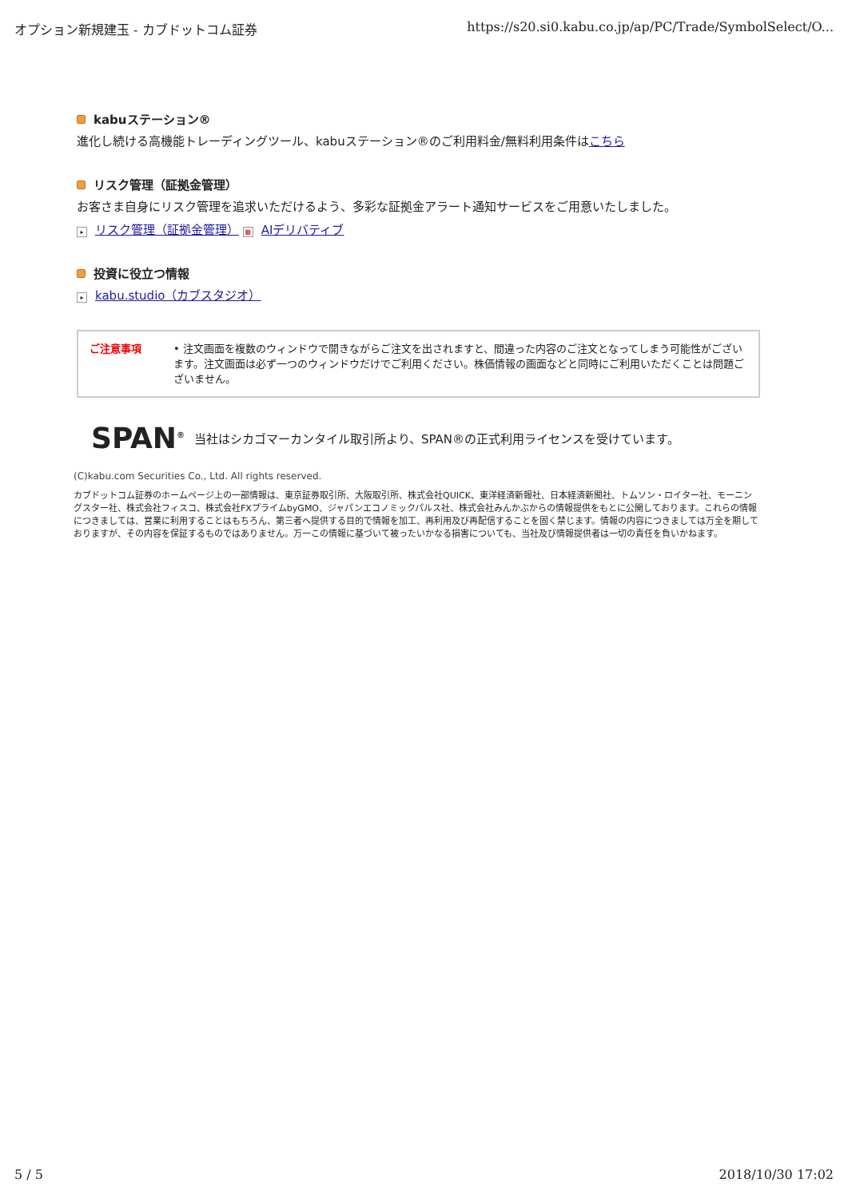オプション新規建玉 - カブドットコム証券 https://s20.si0.kabu.co.jp/ap/PC/Trade/SymbolSelect/O...
kabuステーション®
進化し続ける高機能トレーディングツール、kabuステーション®のご利用料金/無料利用条件はこちら
リスク管理（証拠金管理）
お客さま自身にリスク管理を追求いただけるよう、多彩な証拠金アラート通知サービスをご用意いたしました。
▸ リスク管理（証拠金管理） ▦ AIデリバティブ
投資に役立つ情報
▸ kabu.studio（カブスタジオ）
ご注意事項 • 注文画面を複数のウィンドウで開きながらご注文を出されますと、間違った内容のご注文となってしまう可能性がございます。注文画面は必ず一つのウィンドウだけでご利用ください。株価情報の画面などと同時にご利用いただくことは問題ございません。
SPAN<sup>®</sup> 当社はシカゴマーカンタイル取引所より、SPAN®の正式利用ライセンスを受けています。
(C)kabu.com Securities Co., Ltd. All rights reserved.
カブドットコム証券のホームページ上の一部情報は、東京証券取引所、大阪取引所、株式会社QUICK、東洋経済新報社、日本経済新聞社、トムソン・ロイター社、モーニングスター社、株式会社フィスコ、株式会社FXプライムbyGMO、ジャパンエコノミックパルス社、株式会社みんかぶからの情報提供をもとに公開しております。これらの情報につきましては、営業に利用することはもちろん、第三者へ提供する目的で情報を加工、再利用及び再配信することを固く禁じます。情報の内容につきましては万全を期しておりますが、その内容を保証するものではありません。万一この情報に基づいて被ったいかなる損害についても、当社及び情報提供者は一切の責任を負いかねます。
5 / 5 2018/10/30 17:02